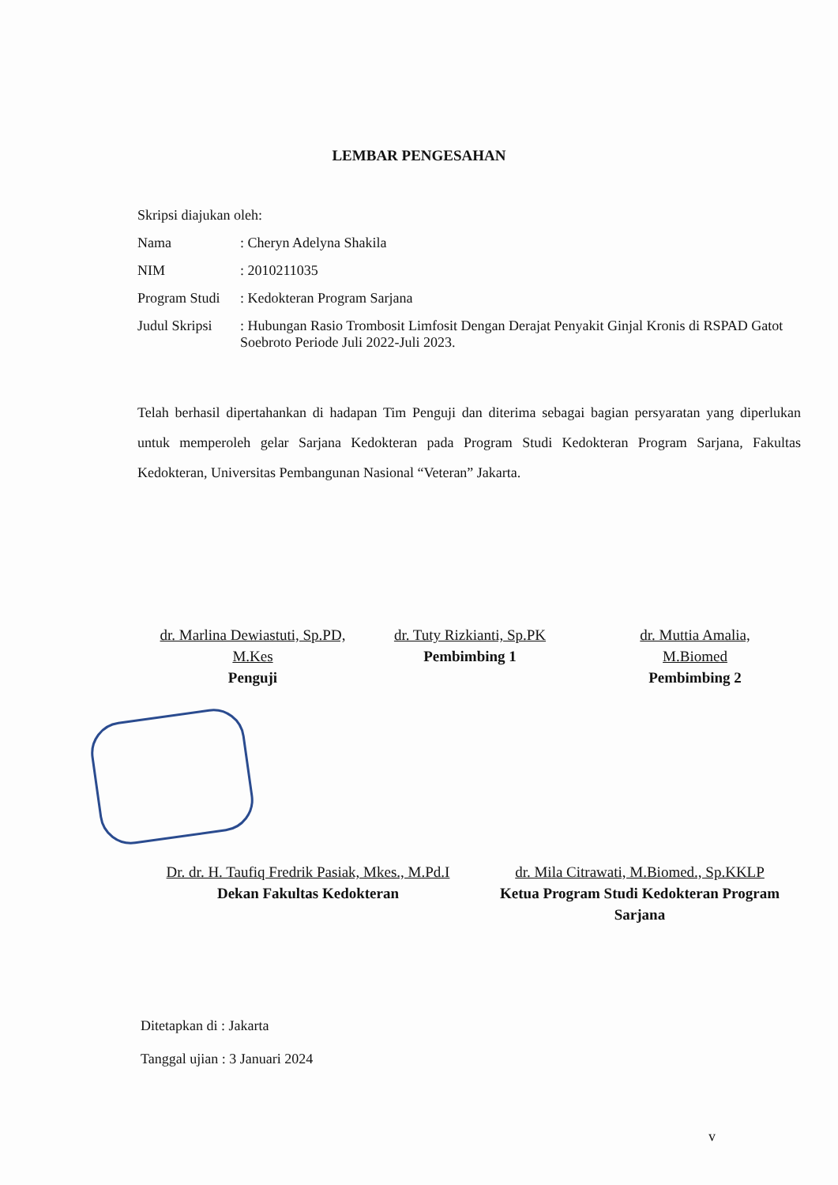LEMBAR PENGESAHAN
Skripsi diajukan oleh:
Nama: Cheryn Adelyna Shakila
NIM: 2010211035
Program Studi: Kedokteran Program Sarjana
Judul Skripsi: Hubungan Rasio Trombosit Limfosit Dengan Derajat Penyakit Ginjal Kronis di RSPAD Gatot Soebroto Periode Juli 2022-Juli 2023.
Telah berhasil dipertahankan di hadapan Tim Penguji dan diterima sebagai bagian persyaratan yang diperlukan untuk memperoleh gelar Sarjana Kedokteran pada Program Studi Kedokteran Program Sarjana, Fakultas Kedokteran, Universitas Pembangunan Nasional “Veteran” Jakarta.
dr. Marlina Dewiastuti, Sp.PD, M.Kes
Penguji
dr. Tuty Rizkianti, Sp.PK
Pembimbing 1
dr. Muttia Amalia, M.Biomed
Pembimbing 2
Dr. dr. H. Taufiq Fredrik Pasiak, Mkes., M.Pd.I
Dekan Fakultas Kedokteran
dr. Mila Citrawati, M.Biomed., Sp.KKLP
Ketua Program Studi Kedokteran Program Sarjana
Ditetapkan di : Jakarta
Tanggal ujian : 3 Januari 2024
v